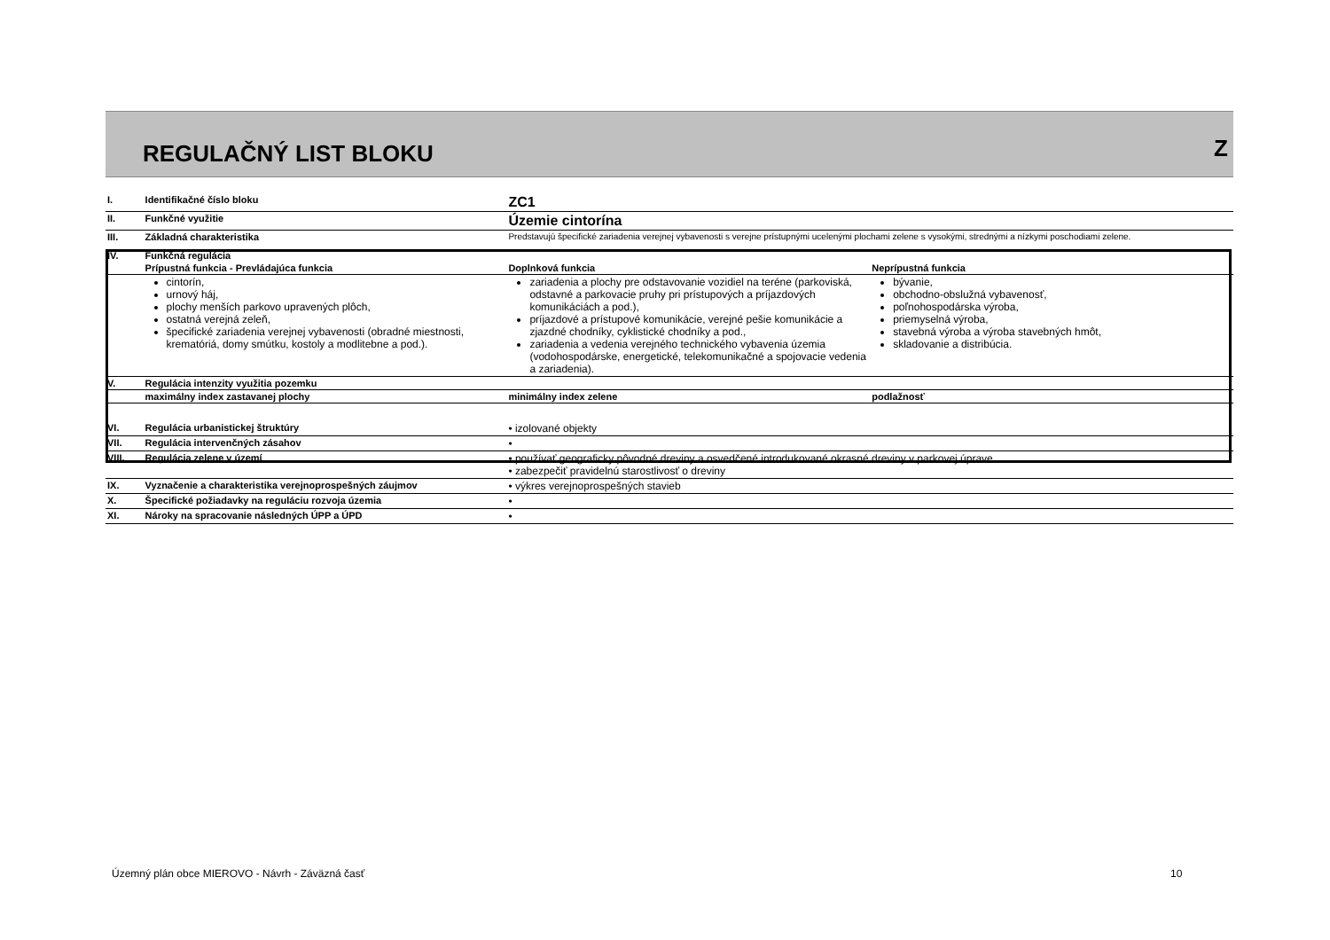REGULAČNÝ LIST BLOKU Z
| I. | Identifikačné číslo bloku | ZC1 | |
| II. | Funkčné využitie | Územie cintorína | |
| III. | Základná charakteristika | Predstavujú špecifické zariadenia verejnej vybavenosti s verejne prístupnými ucelenými plochami zelene s vysokými, strednými a nízkymi poschodiami zelene. | |
| IV. | Funkčná regulácia | | |
| | Prípustná funkcia - Prevládajúca funkcia | Doplnková funkcia | Neprípustná funkcia |
| | cintorín, urnový háj, plochy menších parkovo upravených plôch, ostatná verejná zeleň, špecifické zariadenia verejnej vybavenosti (obradné miestnosti, krematóriá, domy smútku, kostoly a modlitebne a pod.). | zariadenia a plochy pre odstavovanie vozidiel na teréne (parkoviská, odstavné a parkovacie pruhy pri prístupových a príjazdových komunikáciách a pod.), príjazdové a prístupové komunikácie, verejné pešie komunikácie a zjazdné chodníky, cyklistické chodníky a pod., zariadenia a vedenia verejného technického vybavenia územia (vodohospodárske, energetické, telekomunikačné a spojovacie vedenia a zariadenia). | bývanie, obchodno-obslužná vybavenosť, poľnohospodárska výroba, priemyselná výroba, stavebná výroba a výroba stavebných hmôt, skladovanie a distribúcia. |
| V. | Regulácia intenzity využitia pozemku | | |
| | maximálny index zastavanej plochy | minimálny index zelene | podlažnosť |
| VI. | Regulácia urbanistickej štruktúry | • izolované objekty | |
| VII. | Regulácia intervenčných zásahov | • | |
| VIII. | Regulácia zelene v území | • používať geograficky pôvodné dreviny a osvedčené introdukované okrasné dreviny v parkovej úprave • zabezpečiť pravidelnú starostlivosť o dreviny | |
| IX. | Vyznačenie a charakteristika verejnoprospešných záujmov | • výkres verejnoprospešných stavieb | |
| X. | Špecifické požiadavky na reguláciu rozvoja územia | • | |
| XI. | Nároky na spracovanie následných ÚPP a ÚPD | • | |
Územný plán obce MIEROVO - Návrh - Záväzná časť
10